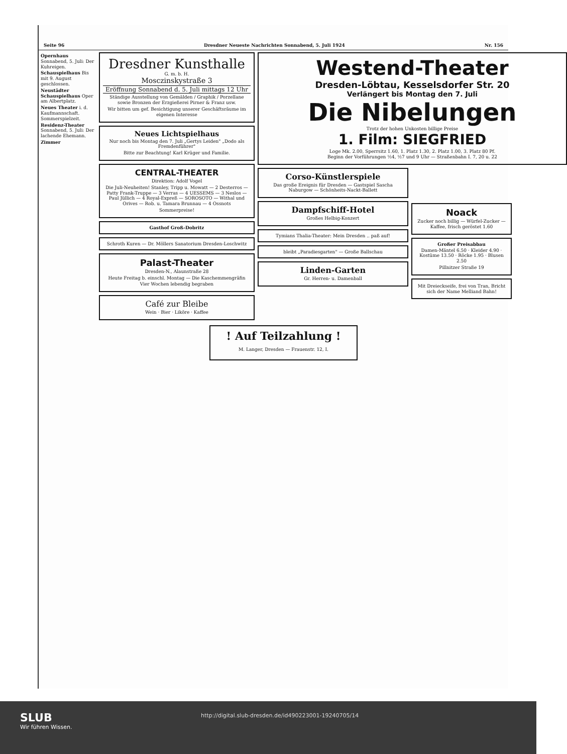Seite 96 Dresdner Neueste Nachrichten Sonnabend, 5. Juli 1924 Nr. 156
Opernhaus Sonnabend, 5. Juli: Der Kuhreigen.
Schauspielhaus Bis mit 9. August geschlossen.
Neustädter Schauspielhaus Oper am Albertplatz.
Neues Theater i. d. Kaufmannschaft. Sommerspielzeit.
Residenz-Theater Sonnabend, 5. Juli: Der lachende Ehemann.
Zimmer
Dresdner Kunsthalle
G. m. b. H.
Mosczinskystraße 3
Eröffnung Sonnabend d. 5. Juli mittags 12 Uhr
Ständige Ausstellung von Gemälden / Graphik / Porzellane sowie Bronzen der Erzgießerei Pirner & Franz usw.
Wir bitten um gef. Besichtigung unserer Geschäftsräume im eigenen Interesse
Neues Lichtspielhaus
Nur noch bis Montag den 7. Juli „Gertys Leiden" „Dodo als Fremdenführer"
Bitte zur Beachtung! Karl Krüger und Familie.
CENTRAL-THEATER
Direktion: Adolf Vogel
Die Juli-Neuheiten! Stanley, Tripp u. Mowatt — 2 Desterros — Patty Frank-Truppe — 3 Verras — 4 UESSEMS — 3 Neslos — Paul Jüllich — 4 Royal-Expreß — SOROSOTO — Withal und Orives — Rob. u. Tamara Brunnau — 4 Ossnots
Sommerpreise!
Gasthof Groß-Dobritz
Schroth Kuren — Dr. Möllers Sanatorium Dresden-Loschwitz
Palast-Theater
Dresden-N., Alaunstraße 28
Heute Freitag b. einschl. Montag — Die Kaschemmengräfin
Vier Wochen lebendig begraben
Café zur Bleibe
Wein · Bier · Liköre · Kaffee
Westend-Theater
Dresden-Löbtau, Kesselsdorfer Str. 20
Verlängert bis Montag den 7. Juli
Die Nibelungen
Trotz der hohen Unkosten billige Preise
1. Film: SIEGFRIED
Loge Mk. 2.00, Sperrsitz 1.60, 1. Platz 1.30, 2. Platz 1.00, 3. Platz 80 Pf.
Beginn der Vorführungen ½4, ½7 und 9 Uhr — Straßenbahn I. 7, 20 u. 22
Corso-Künstlerspiele
Das große Ereignis für Dresden — Gastspiel Sascha Naburgow — Schönheits-Nackt-Ballett
Dampfschiff-Hotel
Großes Helbig-Konzert
Tymians Thalia-Theater: Mein Dresden .. paß auf!
bleibt „Paradiesgarten" — Große Ballschau
Linden-Garten
Gr. Herren- u. Damenball
Noack
Zucker noch billig — Würfel-Zucker — Kaffee, frisch geröstet 1.60
Großer Preisabbau
Damen-Mäntel 6.50 · Kleider 4.90 · Kostüme 13.50 · Röcke 1.95 · Blusen 2.50
Pillnitzer Straße 19
Mit Dreieckseife, frei von Tran, Bricht sich der Name Melliand Bahn!
! Auf Teilzahlung !
M. Langer, Dresden — Frauenstr. 12, I.
SLUB
Wir führen Wissen.
http://digital.slub-dresden.de/id490223001-19240705/14